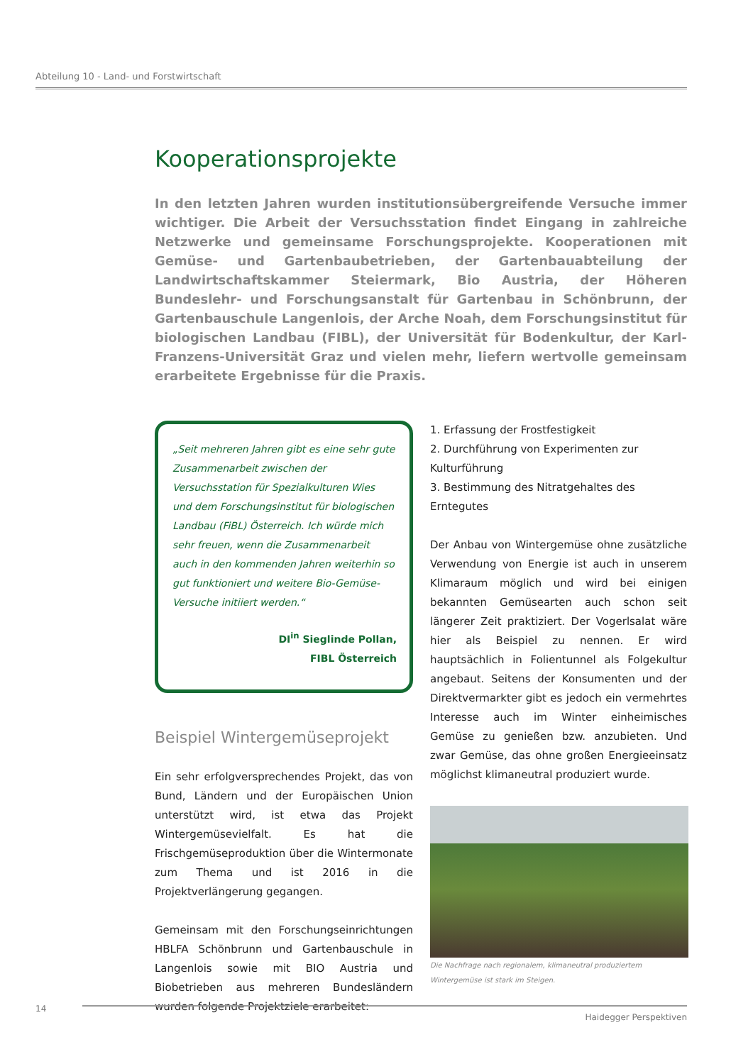Abteilung 10 - Land- und Forstwirtschaft
Kooperationsprojekte
In den letzten Jahren wurden institutionsübergreifende Versuche immer wichtiger. Die Arbeit der Versuchsstation findet Eingang in zahlreiche Netzwerke und gemeinsame Forschungsprojekte. Kooperationen mit Gemüse- und Gartenbaubetrieben, der Gartenbauabteilung der Landwirtschaftskammer Steiermark, Bio Austria, der Höheren Bundeslehr- und Forschungsanstalt für Gartenbau in Schönbrunn, der Gartenbauschule Langenlois, der Arche Noah, dem Forschungsinstitut für biologischen Landbau (FIBL), der Universität für Bodenkultur, der Karl-Franzens-Universität Graz und vielen mehr, liefern wertvolle gemeinsam erarbeitete Ergebnisse für die Praxis.
„Seit mehreren Jahren gibt es eine sehr gute Zusammenarbeit zwischen der Versuchsstation für Spezialkulturen Wies und dem Forschungsinstitut für biologischen Landbau (FiBL) Österreich. Ich würde mich sehr freuen, wenn die Zusammenarbeit auch in den kommenden Jahren weiterhin so gut funktioniert und weitere Bio-Gemüse-Versuche initiiert werden.“
DI<sup>in</sup> Sieglinde Pollan,
FIBL Österreich
Beispiel Wintergemüseprojekt
Ein sehr erfolgversprechendes Projekt, das von Bund, Ländern und der Europäischen Union unterstützt wird, ist etwa das Projekt Wintergemüsevielfalt. Es hat die Frischgemüseproduktion über die Wintermonate zum Thema und ist 2016 in die Projektverlängerung gegangen.
Gemeinsam mit den Forschungseinrichtungen HBLFA Schönbrunn und Gartenbauschule in Langenlois sowie mit BIO Austria und Biobetrieben aus mehreren Bundesländern wurden folgende Projektziele erarbeitet:
1. Erfassung der Frostfestigkeit
2. Durchführung von Experimenten zur Kulturführung
3. Bestimmung des Nitratgehaltes des Erntegutes
Der Anbau von Wintergemüse ohne zusätzliche Verwendung von Energie ist auch in unserem Klimaraum möglich und wird bei einigen bekannten Gemüsearten auch schon seit längerer Zeit praktiziert. Der Vogerlsalat wäre hier als Beispiel zu nennen. Er wird hauptsächlich in Folientunnel als Folgekultur angebaut. Seitens der Konsumenten und der Direktvermarkter gibt es jedoch ein vermehrtes Interesse auch im Winter einheimisches Gemüse zu genießen bzw. anzubieten. Und zwar Gemüse, das ohne großen Energieeinsatz möglichst klimaneutral produziert wurde.
Die Nachfrage nach regionalem, klimaneutral produziertem Wintergemüse ist stark im Steigen.
14
Haidegger Perspektiven